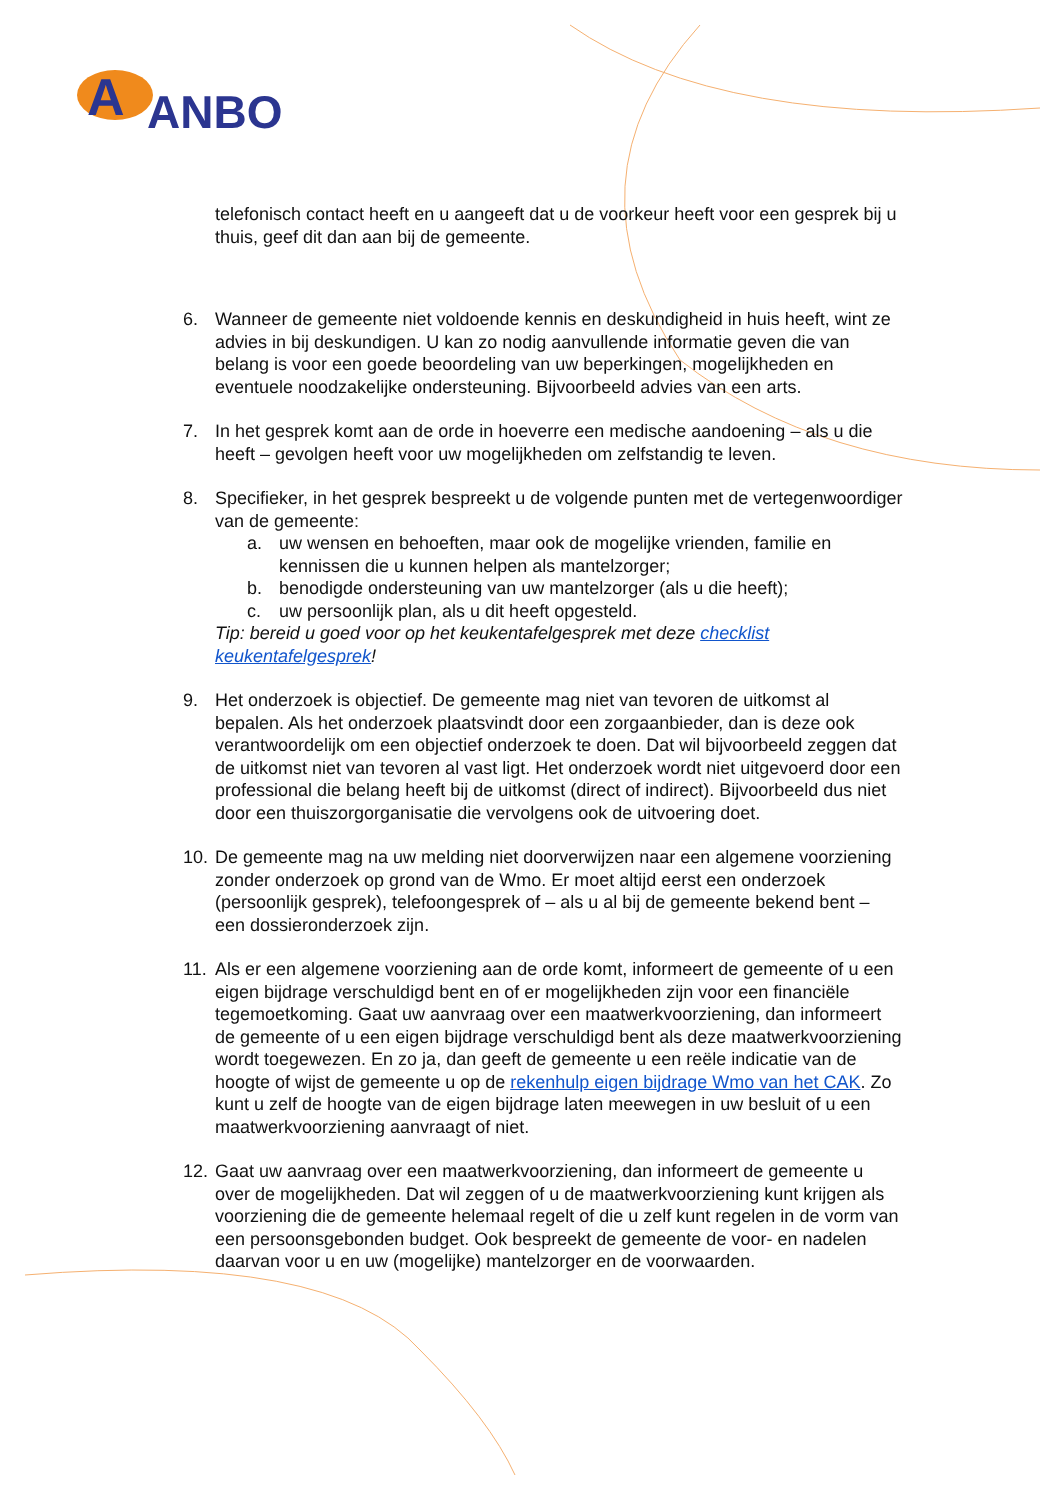A
ANBO
telefonisch contact heeft en u aangeeft dat u de voorkeur heeft voor een gesprek bij u thuis, geef dit dan aan bij de gemeente.
6. Wanneer de gemeente niet voldoende kennis en deskundigheid in huis heeft, wint ze advies in bij deskundigen. U kan zo nodig aanvullende informatie geven die van belang is voor een goede beoordeling van uw beperkingen, mogelijkheden en eventuele noodzakelijke ondersteuning. Bijvoorbeeld advies van een arts.
7. In het gesprek komt aan de orde in hoeverre een medische aandoening – als u die heeft – gevolgen heeft voor uw mogelijkheden om zelfstandig te leven.
8. Specifieker, in het gesprek bespreekt u de volgende punten met de vertegenwoordiger van de gemeente:
a. uw wensen en behoeften, maar ook de mogelijke vrienden, familie en kennissen die u kunnen helpen als mantelzorger;
b. benodigde ondersteuning van uw mantelzorger (als u die heeft);
c. uw persoonlijk plan, als u dit heeft opgesteld.
Tip: bereid u goed voor op het keukentafelgesprek met deze checklist keukentafelgesprek!
9. Het onderzoek is objectief. De gemeente mag niet van tevoren de uitkomst al bepalen. Als het onderzoek plaatsvindt door een zorgaanbieder, dan is deze ook verantwoordelijk om een objectief onderzoek te doen. Dat wil bijvoorbeeld zeggen dat de uitkomst niet van tevoren al vast ligt. Het onderzoek wordt niet uitgevoerd door een professional die belang heeft bij de uitkomst (direct of indirect). Bijvoorbeeld dus niet door een thuiszorgorganisatie die vervolgens ook de uitvoering doet.
10.
De gemeente mag na uw melding niet doorverwijzen naar een algemene voorziening zonder onderzoek op grond van de Wmo. Er moet altijd eerst een onderzoek (persoonlijk gesprek), telefoongesprek of – als u al bij de gemeente bekend bent – een dossieronderzoek zijn.
11.
Als er een algemene voorziening aan de orde komt, informeert de gemeente of u een eigen bijdrage verschuldigd bent en of er mogelijkheden zijn voor een financiële tegemoetkoming. Gaat uw aanvraag over een maatwerkvoorziening, dan informeert de gemeente of u een eigen bijdrage verschuldigd bent als deze maatwerkvoorziening wordt toegewezen. En zo ja, dan geeft de gemeente u een reële indicatie van de hoogte of wijst de gemeente u op de rekenhulp eigen bijdrage Wmo van het CAK. Zo kunt u zelf de hoogte van de eigen bijdrage laten meewegen in uw besluit of u een maatwerkvoorziening aanvraagt of niet.
12.
Gaat uw aanvraag over een maatwerkvoorziening, dan informeert de gemeente u over de mogelijkheden. Dat wil zeggen of u de maatwerkvoorziening kunt krijgen als voorziening die de gemeente helemaal regelt of die u zelf kunt regelen in de vorm van een persoonsgebonden budget. Ook bespreekt de gemeente de voor- en nadelen daarvan voor u en uw (mogelijke) mantelzorger en de voorwaarden.